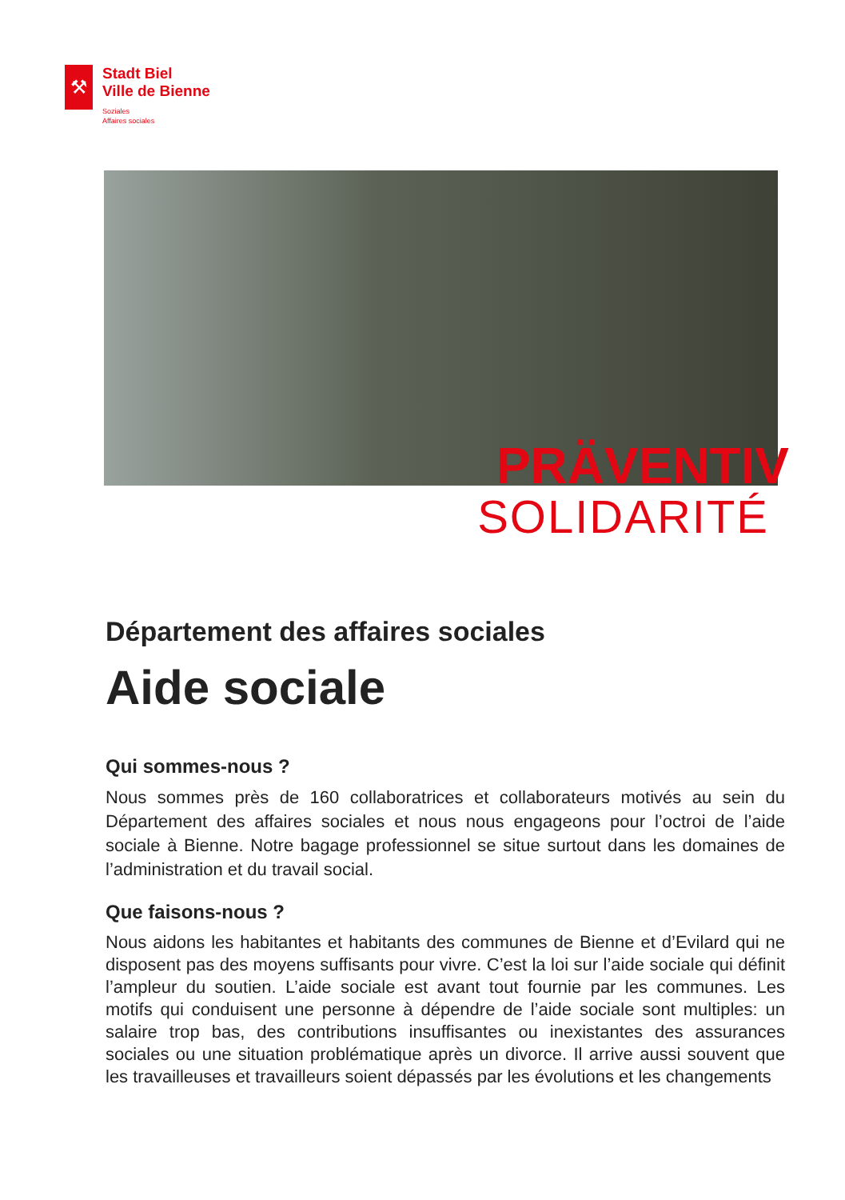⚒
Stadt Biel
Ville de Bienne
Soziales
Affaires sociales
PRÄVENTIV
SOLIDARITÉ
Département des affaires sociales
Aide sociale
Qui sommes-nous ?
Nous sommes près de 160 collaboratrices et collaborateurs motivés au sein du Département des affaires sociales et nous nous engageons pour l’octroi de l’aide sociale à Bienne. Notre bagage professionnel se situe surtout dans les domaines de l’administration et du travail social.
Que faisons-nous ?
Nous aidons les habitantes et habitants des communes de Bienne et d’Evilard qui ne disposent pas des moyens suffisants pour vivre. C’est la loi sur l’aide sociale qui définit l’ampleur du soutien. L’aide sociale est avant tout fournie par les communes. Les motifs qui conduisent une personne à dépendre de l’aide sociale sont multiples: un salaire trop bas, des contributions insuffisantes ou inexistantes des assurances sociales ou une situation problématique après un divorce. Il arrive aussi souvent que les travailleuses et travailleurs soient dépassés par les évolutions et les changements